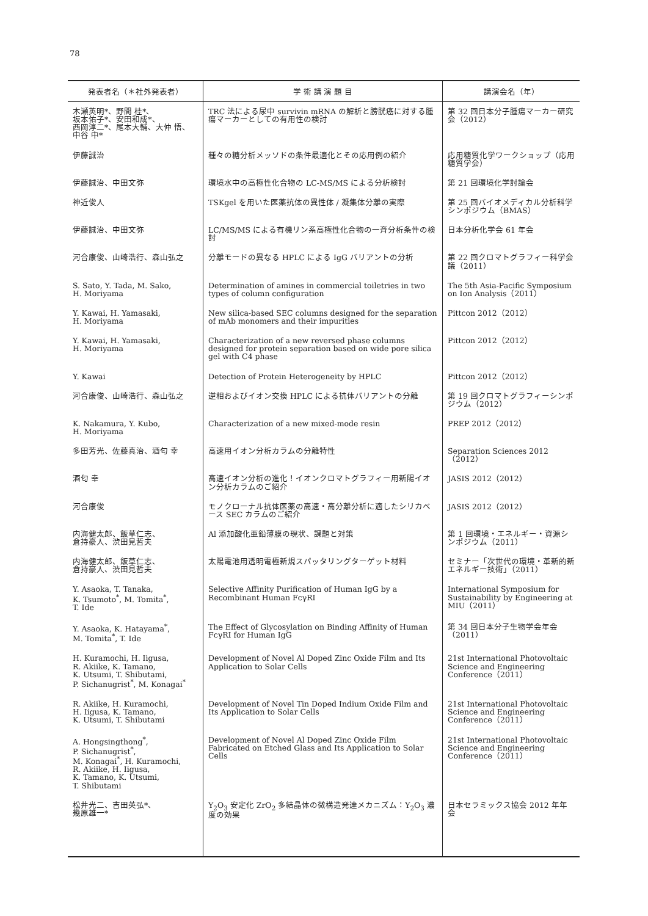78
| 発表者名（＊社外発表者） | 学 術 講 演 題 目 | 講演会名（年） |
| --- | --- | --- |
| 木瀬英明*、野間 桂*、 坂本佑子*、安田和成*、 西岡淳二*、尾本大輔、大仲 悟、 中谷 中* | TRC 法による尿中 survivin mRNA の解析と膀胱癌に対する腫瘍マーカーとしての有用性の検討 | 第 32 回日本分子腫瘍マーカー研究会（2012） |
| 伊藤誠治 | 種々の糖分析メッソドの条件最適化とその応用例の紹介 | 応用糖質化学ワークショップ（応用糖質学会） |
| 伊藤誠治、中田文弥 | 環境水中の高極性化合物の LC-MS/MS による分析検討 | 第 21 回環境化学討論会 |
| 神近俊人 | TSKgel を用いた医薬抗体の異性体 / 凝集体分離の実際 | 第 25 回バイオメディカル分析科学シンポジウム（BMAS） |
| 伊藤誠治、中田文弥 | LC/MS/MS による有機リン系高極性化合物の一斉分析条件の検討 | 日本分析化学会 61 年会 |
| 河合康俊、山崎浩行、森山弘之 | 分離モードの異なる HPLC による IgG バリアントの分析 | 第 22 回クロマトグラフィー科学会議（2011） |
| S. Sato, Y. Tada, M. Sako, H. Moriyama | Determination of amines in commercial toiletries in two types of column configuration | The 5th Asia-Pacific Symposium on Ion Analysis（2011） |
| Y. Kawai, H. Yamasaki, H. Moriyama | New silica-based SEC columns designed for the separation of mAb monomers and their impurities | Pittcon 2012（2012） |
| Y. Kawai, H. Yamasaki, H. Moriyama | Characterization of a new reversed phase columns designed for protein separation based on wide pore silica gel with C4 phase | Pittcon 2012（2012） |
| Y. Kawai | Detection of Protein Heterogeneity by HPLC | Pittcon 2012（2012） |
| 河合康俊、山崎浩行、森山弘之 | 逆相およびイオン交換 HPLC による抗体バリアントの分離 | 第 19 回クロマトグラフィーシンポジウム（2012） |
| K. Nakamura, Y. Kubo, H. Moriyama | Characterization of a new mixed-mode resin | PREP 2012（2012） |
| 多田芳光、佐藤真治、酒匂 幸 | 高速用イオン分析カラムの分離特性 | Separation Sciences 2012（2012） |
| 酒匂 幸 | 高速イオン分析の進化！イオンクロマトグラフィー用新陽イオン分析カラムのご紹介 | JASIS 2012（2012） |
| 河合康俊 | モノクローナル抗体医薬の高速・高分離分析に適したシリカベース SEC カラムのご紹介 | JASIS 2012（2012） |
| 内海健太郎、飯草仁志、 倉持豪人、渋田見哲夫 | Al 添加酸化亜鉛薄膜の現状、課題と対策 | 第 1 回環境・エネルギー・資源シンポジウム（2011） |
| 内海健太郎、飯草仁志、 倉持豪人、渋田見哲夫 | 太陽電池用透明電極新規スパッタリングターゲット材料 | セミナー「次世代の環境・革新的新エネルギー技術」（2011） |
| Y. Asaoka, T. Tanaka, K. Tsumoto<sup>*</sup>, M. Tomita<sup>*</sup>, T. Ide | Selective Affinity Purification of Human IgG by a Recombinant Human FcγRI | International Symposium for Sustainability by Engineering at MIU（2011） |
| Y. Asaoka, K. Hatayama<sup>*</sup>, M. Tomita<sup>*</sup>, T. Ide | The Effect of Glycosylation on Binding Affinity of Human FcγRI for Human IgG | 第 34 回日本分子生物学会年会（2011） |
| H. Kuramochi, H. Iigusa, R. Akiike, K. Tamano, K. Utsumi, T. Shibutami, P. Sichanugrist<sup>*</sup>, M. Konagai<sup>*</sup> | Development of Novel Al Doped Zinc Oxide Film and Its Application to Solar Cells | 21st International Photovoltaic Science and Engineering Conference（2011） |
| R. Akiike, H. Kuramochi, H. Iigusa, K. Tamano, K. Utsumi, T. Shibutami | Development of Novel Tin Doped Indium Oxide Film and Its Application to Solar Cells | 21st International Photovoltaic Science and Engineering Conference（2011） |
| A. Hongsingthong<sup>*</sup>, P. Sichanugrist<sup>*</sup>, M. Konagai<sup>*</sup>, H. Kuramochi, R. Akiike, H. Iigusa, K. Tamano, K. Utsumi, T. Shibutami | Development of Novel Al Doped Zinc Oxide Film Fabricated on Etched Glass and Its Application to Solar Cells | 21st International Photovoltaic Science and Engineering Conference（2011） |
| 松井光二、吉田英弘*、 幾原雄一* | Y<sub>2</sub>O<sub>3</sub> 安定化 ZrO<sub>2</sub> 多結晶体の微構造発達メカニズム：Y<sub>2</sub>O<sub>3</sub> 濃度の効果 | 日本セラミックス協会 2012 年年会 |